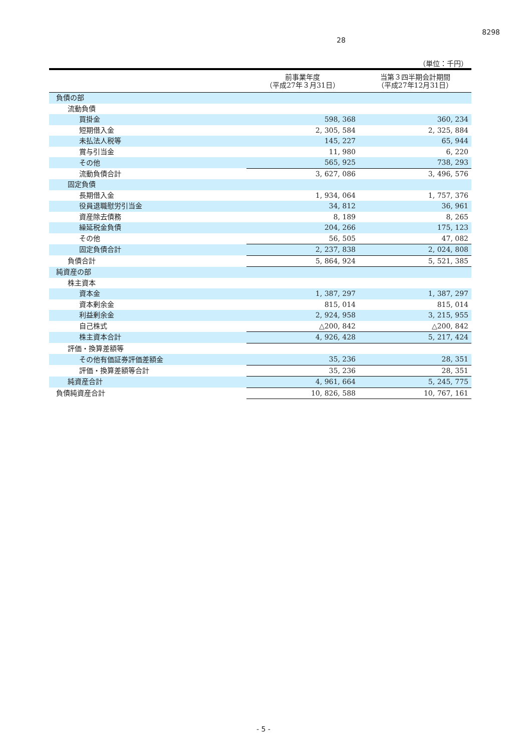8298
28
（単位：千円）
| | 前事業年度 （平成27年３月31日） | 当第３四半期会計期間 （平成27年12月31日） |
| --- | --- | --- |
| 負債の部 | | |
| 流動負債 | | |
| 買掛金 | 598, 368 | 360, 234 |
| 短期借入金 | 2, 305, 584 | 2, 325, 884 |
| 未払法人税等 | 145, 227 | 65, 944 |
| 賞与引当金 | 11, 980 | 6, 220 |
| その他 | 565, 925 | 738, 293 |
| 流動負債合計 | 3, 627, 086 | 3, 496, 576 |
| 固定負債 | | |
| 長期借入金 | 1, 934, 064 | 1, 757, 376 |
| 役員退職慰労引当金 | 34, 812 | 36, 961 |
| 資産除去債務 | 8, 189 | 8, 265 |
| 繰延税金負債 | 204, 266 | 175, 123 |
| その他 | 56, 505 | 47, 082 |
| 固定負債合計 | 2, 237, 838 | 2, 024, 808 |
| 負債合計 | 5, 864, 924 | 5, 521, 385 |
| 純資産の部 | | |
| 株主資本 | | |
| 資本金 | 1, 387, 297 | 1, 387, 297 |
| 資本剰余金 | 815, 014 | 815, 014 |
| 利益剰余金 | 2, 924, 958 | 3, 215, 955 |
| 自己株式 | △200, 842 | △200, 842 |
| 株主資本合計 | 4, 926, 428 | 5, 217, 424 |
| 評価・換算差額等 | | |
| その他有価証券評価差額金 | 35, 236 | 28, 351 |
| 評価・換算差額等合計 | 35, 236 | 28, 351 |
| 純資産合計 | 4, 961, 664 | 5, 245, 775 |
| 負債純資産合計 | 10, 826, 588 | 10, 767, 161 |
- 5 -